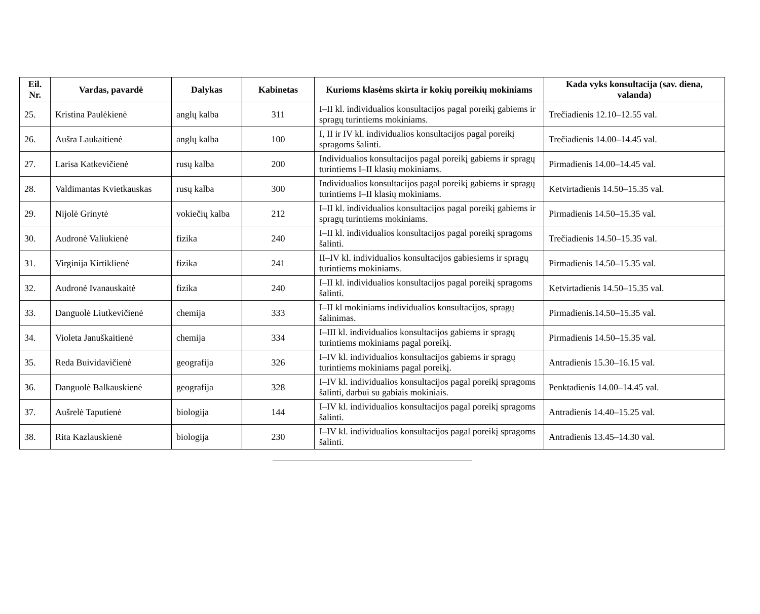| Eil. Nr. | Vardas, pavardė | Dalykas | Kabinetas | Kurioms klasėms skirta ir kokių poreikių mokiniams | Kada vyks konsultacija (sav. diena, valanda) |
| --- | --- | --- | --- | --- | --- |
| 25. | Kristina Paulėkienė | anglų kalba | 311 | I–II kl. individualios konsultacijos pagal poreikį gabiems ir spragų turintiems mokiniams. | Trečiadienis 12.10–12.55 val. |
| 26. | Aušra Laukaitienė | anglų kalba | 100 | I, II ir IV kl. individualios konsultacijos pagal poreikį spragoms šalinti. | Trečiadienis 14.00–14.45 val. |
| 27. | Larisa Katkevičienė | rusų kalba | 200 | Individualios konsultacijos pagal poreikį gabiems ir spragų turintiems I–II klasių mokiniams. | Pirmadienis 14.00–14.45 val. |
| 28. | Valdimantas Kvietkauskas | rusų kalba | 300 | Individualios konsultacijos pagal poreikį gabiems ir spragų turintiems I–II klasių mokiniams. | Ketvirtadienis 14.50–15.35 val. |
| 29. | Nijolė Grinytė | vokiečių kalba | 212 | I–II kl. individualios konsultacijos pagal poreikį gabiems ir spragų turintiems mokiniams. | Pirmadienis 14.50–15.35 val. |
| 30. | Audronė Valiukienė | fizika | 240 | I–II kl. individualios konsultacijos pagal poreikį spragoms šalinti. | Trečiadienis 14.50–15.35 val. |
| 31. | Virginija Kirtiklienė | fizika | 241 | II–IV kl. individualios konsultacijos gabiesiems ir spragų turintiems mokiniams. | Pirmadienis 14.50–15.35 val. |
| 32. | Audronė Ivanauskaitė | fizika | 240 | I–II kl. individualios konsultacijos pagal poreikį spragoms šalinti. | Ketvirtadienis 14.50–15.35 val. |
| 33. | Danguolė Liutkevičienė | chemija | 333 | I–II kl mokiniams individualios konsultacijos, spragų šalinimas. | Pirmadienis.14.50–15.35 val. |
| 34. | Violeta Januškaitienė | chemija | 334 | I–III kl. individualios konsultacijos gabiems ir spragų turintiems mokiniams pagal poreikį. | Pirmadienis 14.50–15.35 val. |
| 35. | Reda Buividavičienė | geografija | 326 | I–IV kl. individualios konsultacijos gabiems ir spragų turintiems mokiniams pagal poreikį. | Antradienis 15.30–16.15 val. |
| 36. | Danguolė Balkauskienė | geografija | 328 | I–IV kl. individualios konsultacijos pagal poreikį spragoms šalinti, darbui su gabiais mokiniais. | Penktadienis 14.00–14.45 val. |
| 37. | Aušrelė Taputienė | biologija | 144 | I–IV kl. individualios konsultacijos pagal poreikį spragoms šalinti. | Antradienis 14.40–15.25 val. |
| 38. | Rita Kazlauskienė | biologija | 230 | I–IV kl. individualios konsultacijos pagal poreikį spragoms šalinti. | Antradienis 13.45–14.30 val. |